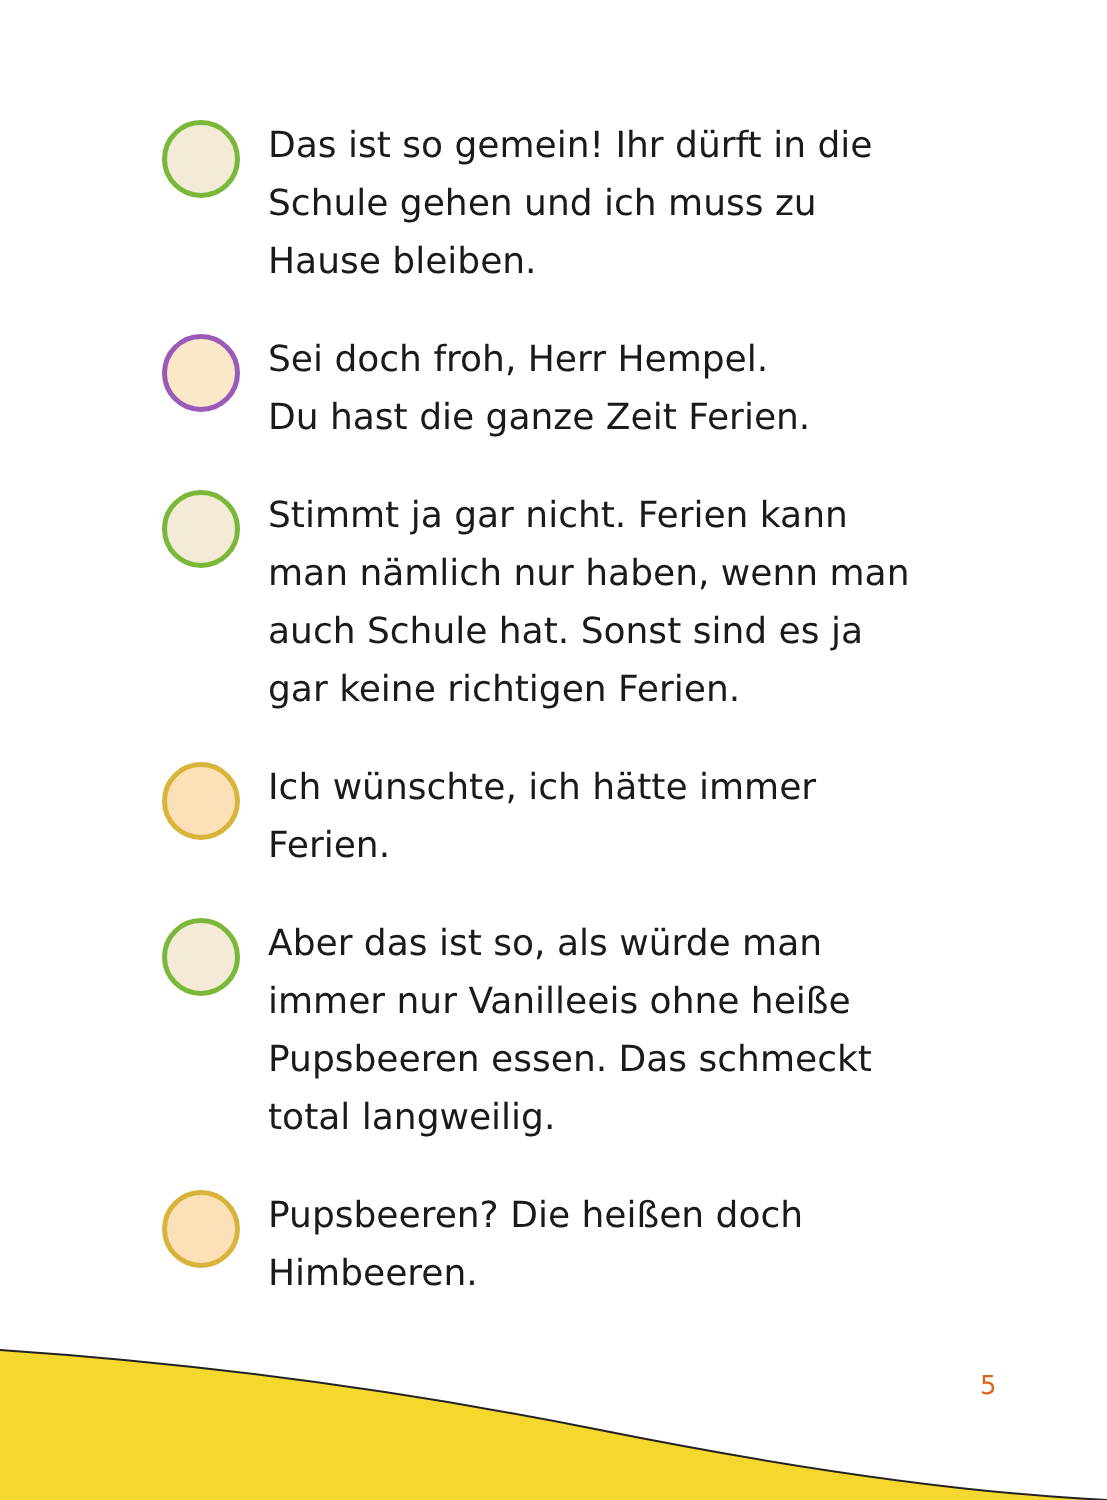Das ist so gemein! Ihr dürft in die
Schule gehen und ich muss zu
Hause bleiben.
Sei doch froh, Herr Hempel.
Du hast die ganze Zeit Ferien.
Stimmt ja gar nicht. Ferien kann
man nämlich nur haben, wenn man
auch Schule hat. Sonst sind es ja
gar keine richtigen Ferien.
Ich wünschte, ich hätte immer
Ferien.
Aber das ist so, als würde man
immer nur Vanilleeis ohne heiße
Pupsbeeren essen. Das schmeckt
total langweilig.
Pupsbeeren? Die heißen doch
Himbeeren.
5